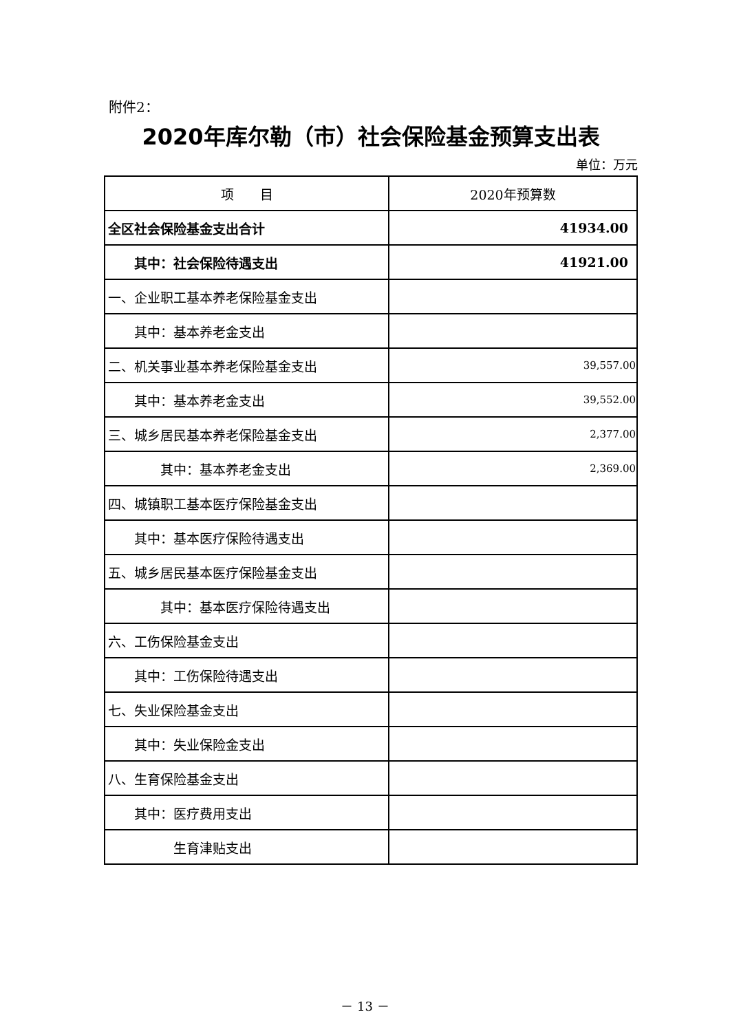附件2：
2020年库尔勒（市）社会保险基金预算支出表
单位：万元
| 项 目 | 2020年预算数 |
| --- | --- |
| 全区社会保险基金支出合计 | 41934.00 |
| 其中：社会保险待遇支出 | 41921.00 |
| 一、企业职工基本养老保险基金支出 | |
| 其中：基本养老金支出 | |
| 二、机关事业基本养老保险基金支出 | 39,557.00 |
| 其中：基本养老金支出 | 39,552.00 |
| 三、城乡居民基本养老保险基金支出 | 2,377.00 |
| 其中：基本养老金支出 | 2,369.00 |
| 四、城镇职工基本医疗保险基金支出 | |
| 其中：基本医疗保险待遇支出 | |
| 五、城乡居民基本医疗保险基金支出 | |
| 其中：基本医疗保险待遇支出 | |
| 六、工伤保险基金支出 | |
| 其中：工伤保险待遇支出 | |
| 七、失业保险基金支出 | |
| 其中：失业保险金支出 | |
| 八、生育保险基金支出 | |
| 其中：医疗费用支出 | |
| 生育津贴支出 | |
－ 13 －